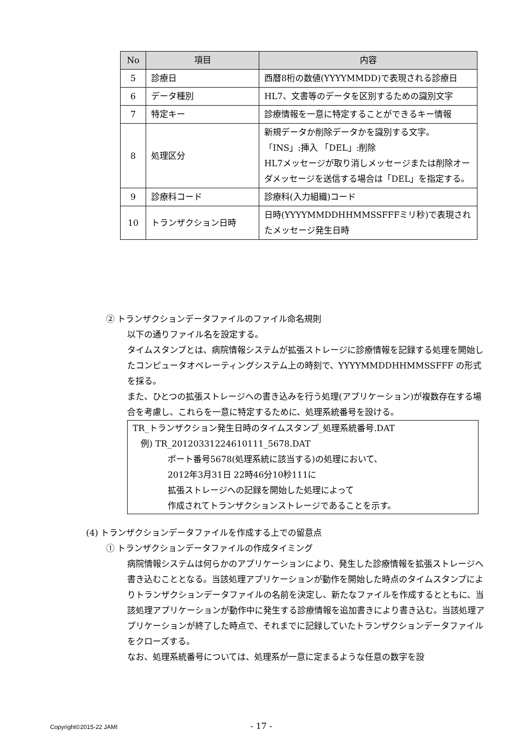| No | 項目 | 内容 |
| --- | --- | --- |
| 5 | 診療日 | 西暦8桁の数値(YYYYMMDD)で表現される診療日 |
| 6 | データ種別 | HL7、文書等のデータを区別するための識別文字 |
| 7 | 特定キー | 診療情報を一意に特定することができるキー情報 |
| 8 | 処理区分 | 新規データか削除データかを識別する文字。 「INS」:挿入 「DEL」:削除 HL7メッセージが取り消しメッセージまたは削除オーダメッセージを送信する場合は「DEL」を指定する。 |
| 9 | 診療科コード | 診療科(入力組織)コード |
| 10 | トランザクション日時 | 日時(YYYYMMDDHHMMSSFFFミリ秒)で表現されたメッセージ発生日時 |
② トランザクションデータファイルのファイル命名規則
以下の通りファイル名を設定する。
タイムスタンプとは、病院情報システムが拡張ストレージに診療情報を記録する処理を開始したコンピュータオペレーティングシステム上の時刻で、YYYYMMDDHHMMSSFFF の形式を採る。
また、ひとつの拡張ストレージへの書き込みを行う処理(アプリケーション)が複数存在する場合を考慮し、これらを一意に特定するために、処理系統番号を設ける。
TR_トランザクション発生日時のタイムスタンプ_処理系統番号.DAT
例) TR_20120331224610111_5678.DAT
ポート番号5678(処理系統に該当する)の処理において、
2012年3月31日 22時46分10秒111に
拡張ストレージへの記録を開始した処理によって
作成されてトランザクションストレージであることを示す。
(4) トランザクションデータファイルを作成する上での留意点
① トランザクションデータファイルの作成タイミング
病院情報システムは何らかのアプリケーションにより、発生した診療情報を拡張ストレージへ書き込むこととなる。当該処理アプリケーションが動作を開始した時点のタイムスタンプによりトランザクションデータファイルの名前を決定し、新たなファイルを作成するとともに、当該処理アプリケーションが動作中に発生する診療情報を追加書きにより書き込む。当該処理アプリケーションが終了した時点で、それまでに記録していたトランザクションデータファイルをクローズする。
なお、処理系統番号については、処理系が一意に定まるような任意の数字を設
Copyright©2015-22 JAMI - 17 -